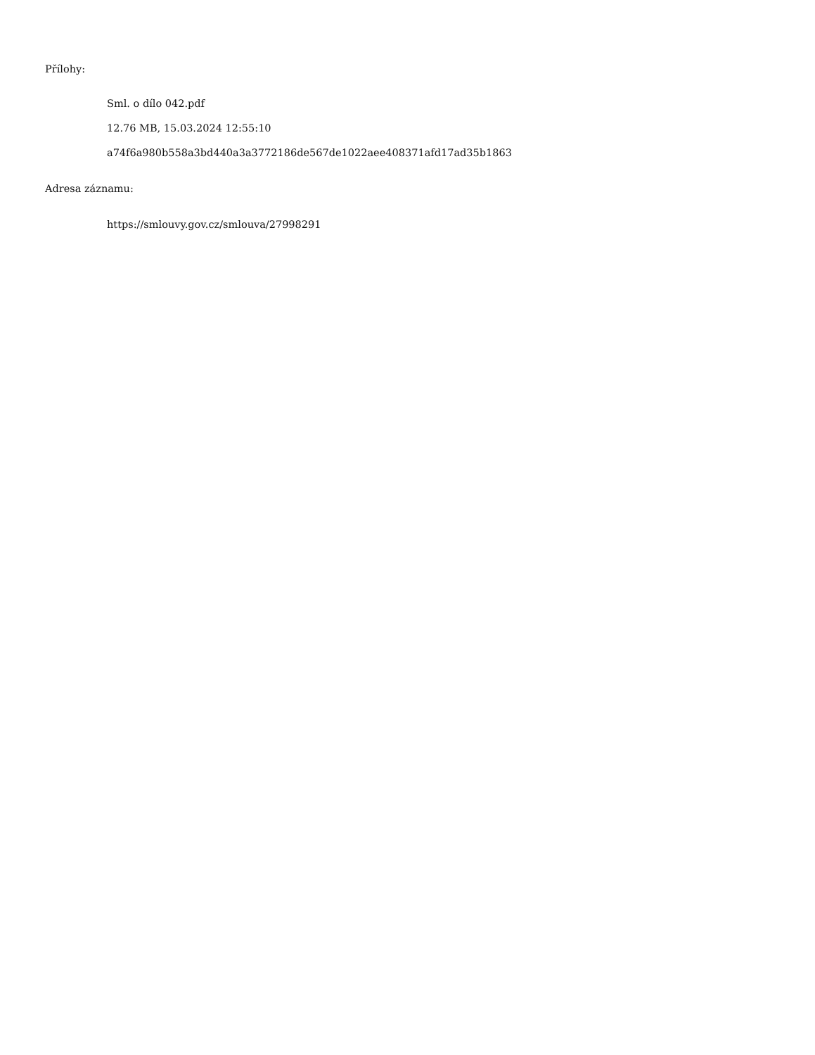Přílohy:
Sml. o dílo 042.pdf
12.76 MB, 15.03.2024 12:55:10
a74f6a980b558a3bd440a3a3772186de567de1022aee408371afd17ad35b1863
Adresa záznamu:
https://smlouvy.gov.cz/smlouva/27998291